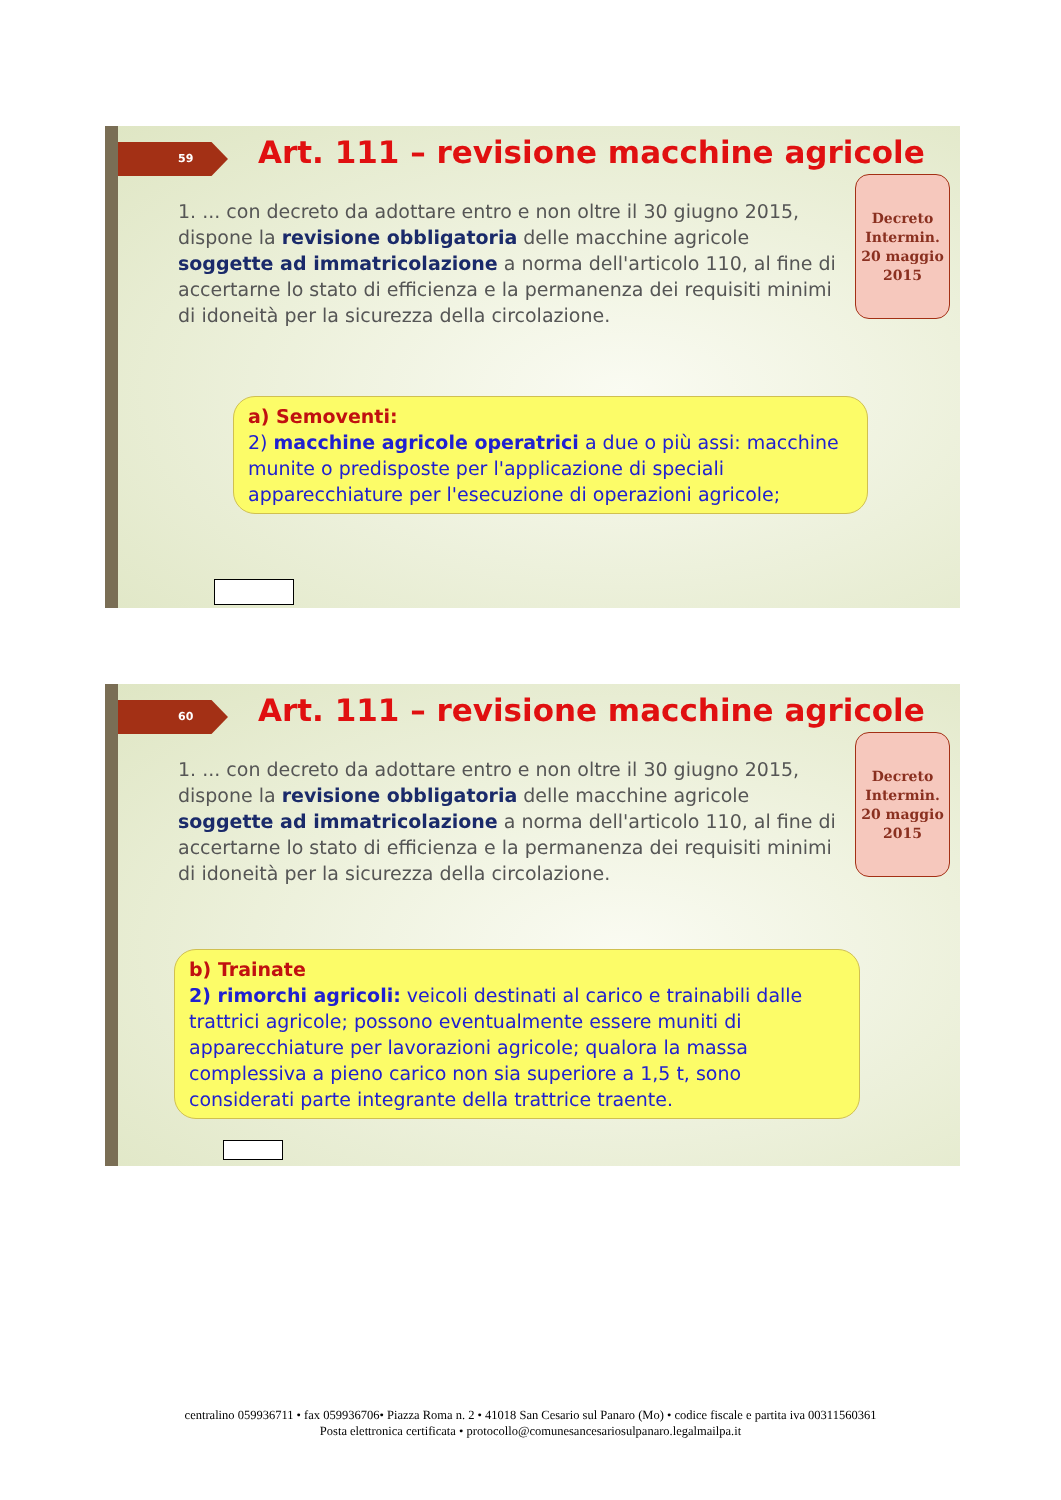59
Art. 111 – revisione macchine agricole
1. ... con decreto da adottare entro e non oltre il 30 giugno 2015, dispone la revisione obbligatoria delle macchine agricole soggette ad immatricolazione a norma dell'articolo 110, al fine di accertarne lo stato di efficienza e la permanenza dei requisiti minimi di idoneità per la sicurezza della circolazione.
Decreto Intermin. 20 maggio 2015
a) Semoventi:
2) macchine agricole operatrici a due o più assi: macchine munite o predisposte per l'applicazione di speciali apparecchiature per l'esecuzione di operazioni agricole;
60
Art. 111 – revisione macchine agricole
1. ... con decreto da adottare entro e non oltre il 30 giugno 2015, dispone la revisione obbligatoria delle macchine agricole soggette ad immatricolazione a norma dell'articolo 110, al fine di accertarne lo stato di efficienza e la permanenza dei requisiti minimi di idoneità per la sicurezza della circolazione.
Decreto Intermin. 20 maggio 2015
b) Trainate
2) rimorchi agricoli: veicoli destinati al carico e trainabili dalle trattrici agricole; possono eventualmente essere muniti di apparecchiature per lavorazioni agricole; qualora la massa complessiva a pieno carico non sia superiore a 1,5 t, sono considerati parte integrante della trattrice traente.
centralino 059936711 • fax 059936706• Piazza Roma n. 2 • 41018 San Cesario sul Panaro (Mo) • codice fiscale e partita iva 00311560361
Posta elettronica certificata • protocollo@comunesancesariosulpanaro.legalmailpa.it